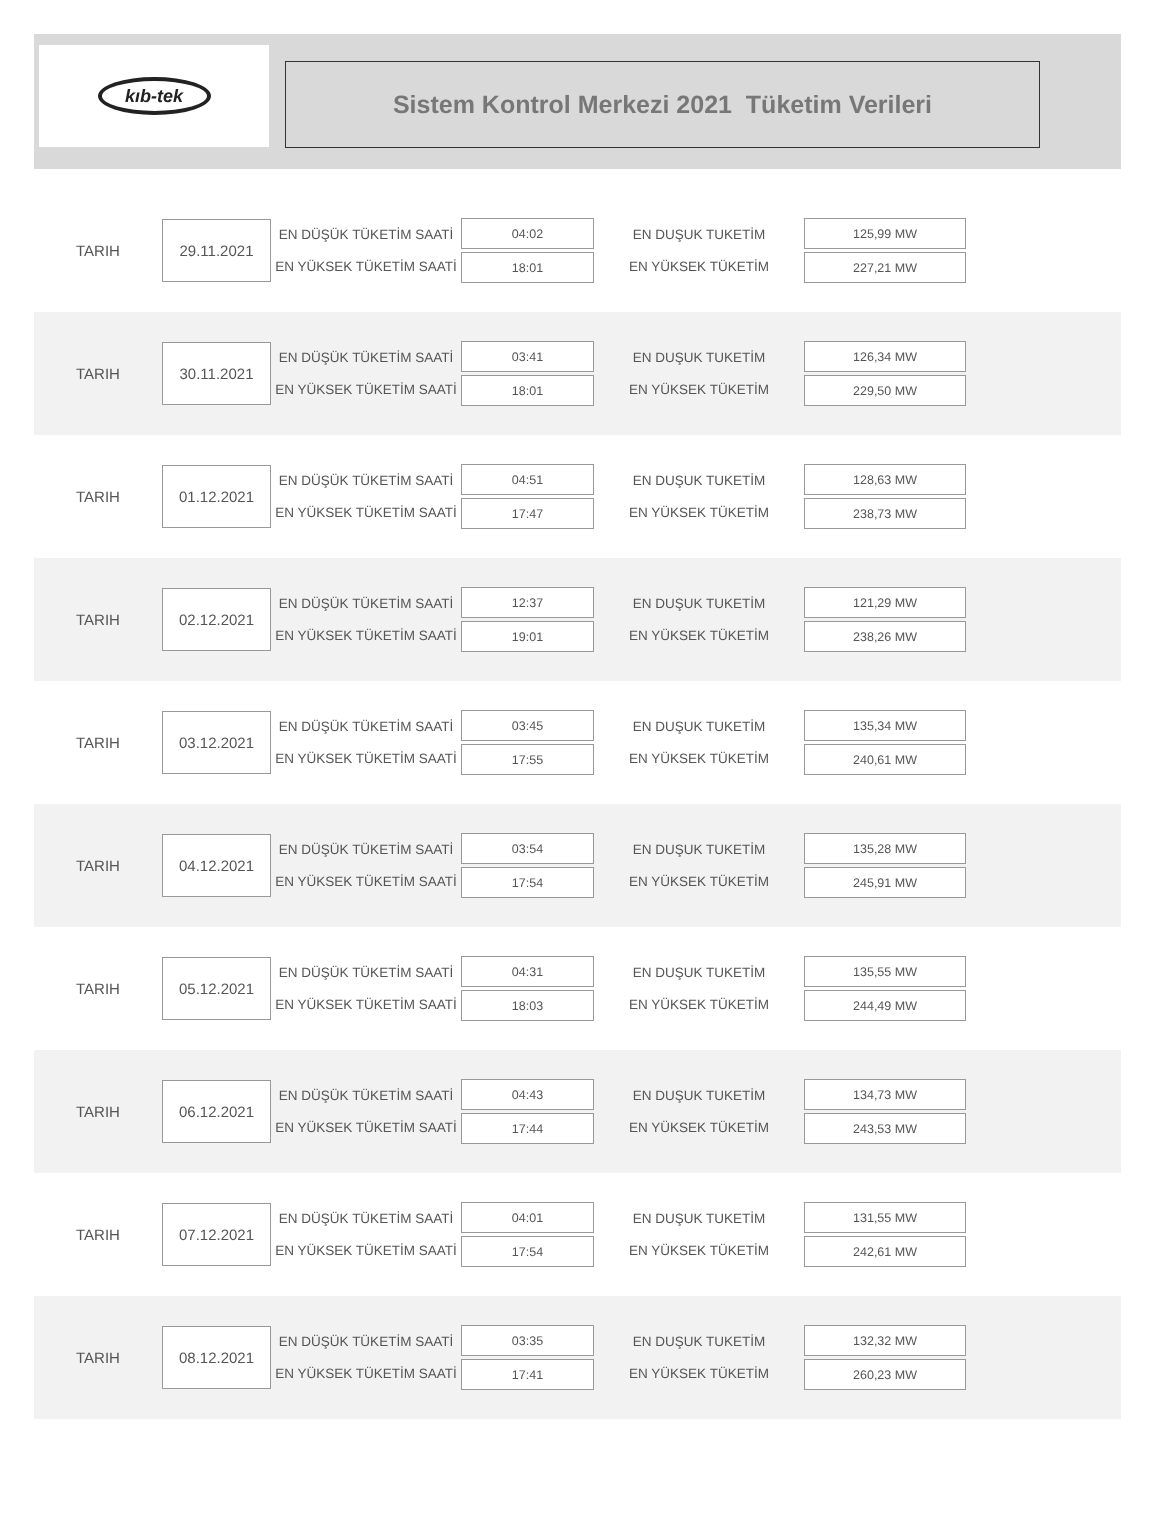kıb-tek
Sistem Kontrol Merkezi 2021 Tüketim Verileri
TARIH
29.11.2021
EN DÜŞÜK TÜKETİM SAATİ
EN YÜKSEK TÜKETİM SAATİ
04:02
18:01
EN DUŞUK TUKETİM
EN YÜKSEK TÜKETİM
125,99 MW
227,21 MW
TARIH
30.11.2021
EN DÜŞÜK TÜKETİM SAATİ
EN YÜKSEK TÜKETİM SAATİ
03:41
18:01
EN DUŞUK TUKETİM
EN YÜKSEK TÜKETİM
126,34 MW
229,50 MW
TARIH
01.12.2021
EN DÜŞÜK TÜKETİM SAATİ
EN YÜKSEK TÜKETİM SAATİ
04:51
17:47
EN DUŞUK TUKETİM
EN YÜKSEK TÜKETİM
128,63 MW
238,73 MW
TARIH
02.12.2021
EN DÜŞÜK TÜKETİM SAATİ
EN YÜKSEK TÜKETİM SAATİ
12:37
19:01
EN DUŞUK TUKETİM
EN YÜKSEK TÜKETİM
121,29 MW
238,26 MW
TARIH
03.12.2021
EN DÜŞÜK TÜKETİM SAATİ
EN YÜKSEK TÜKETİM SAATİ
03:45
17:55
EN DUŞUK TUKETİM
EN YÜKSEK TÜKETİM
135,34 MW
240,61 MW
TARIH
04.12.2021
EN DÜŞÜK TÜKETİM SAATİ
EN YÜKSEK TÜKETİM SAATİ
03:54
17:54
EN DUŞUK TUKETİM
EN YÜKSEK TÜKETİM
135,28 MW
245,91 MW
TARIH
05.12.2021
EN DÜŞÜK TÜKETİM SAATİ
EN YÜKSEK TÜKETİM SAATİ
04:31
18:03
EN DUŞUK TUKETİM
EN YÜKSEK TÜKETİM
135,55 MW
244,49 MW
TARIH
06.12.2021
EN DÜŞÜK TÜKETİM SAATİ
EN YÜKSEK TÜKETİM SAATİ
04:43
17:44
EN DUŞUK TUKETİM
EN YÜKSEK TÜKETİM
134,73 MW
243,53 MW
TARIH
07.12.2021
EN DÜŞÜK TÜKETİM SAATİ
EN YÜKSEK TÜKETİM SAATİ
04:01
17:54
EN DUŞUK TUKETİM
EN YÜKSEK TÜKETİM
131,55 MW
242,61 MW
TARIH
08.12.2021
EN DÜŞÜK TÜKETİM SAATİ
EN YÜKSEK TÜKETİM SAATİ
03:35
17:41
EN DUŞUK TUKETİM
EN YÜKSEK TÜKETİM
132,32 MW
260,23 MW